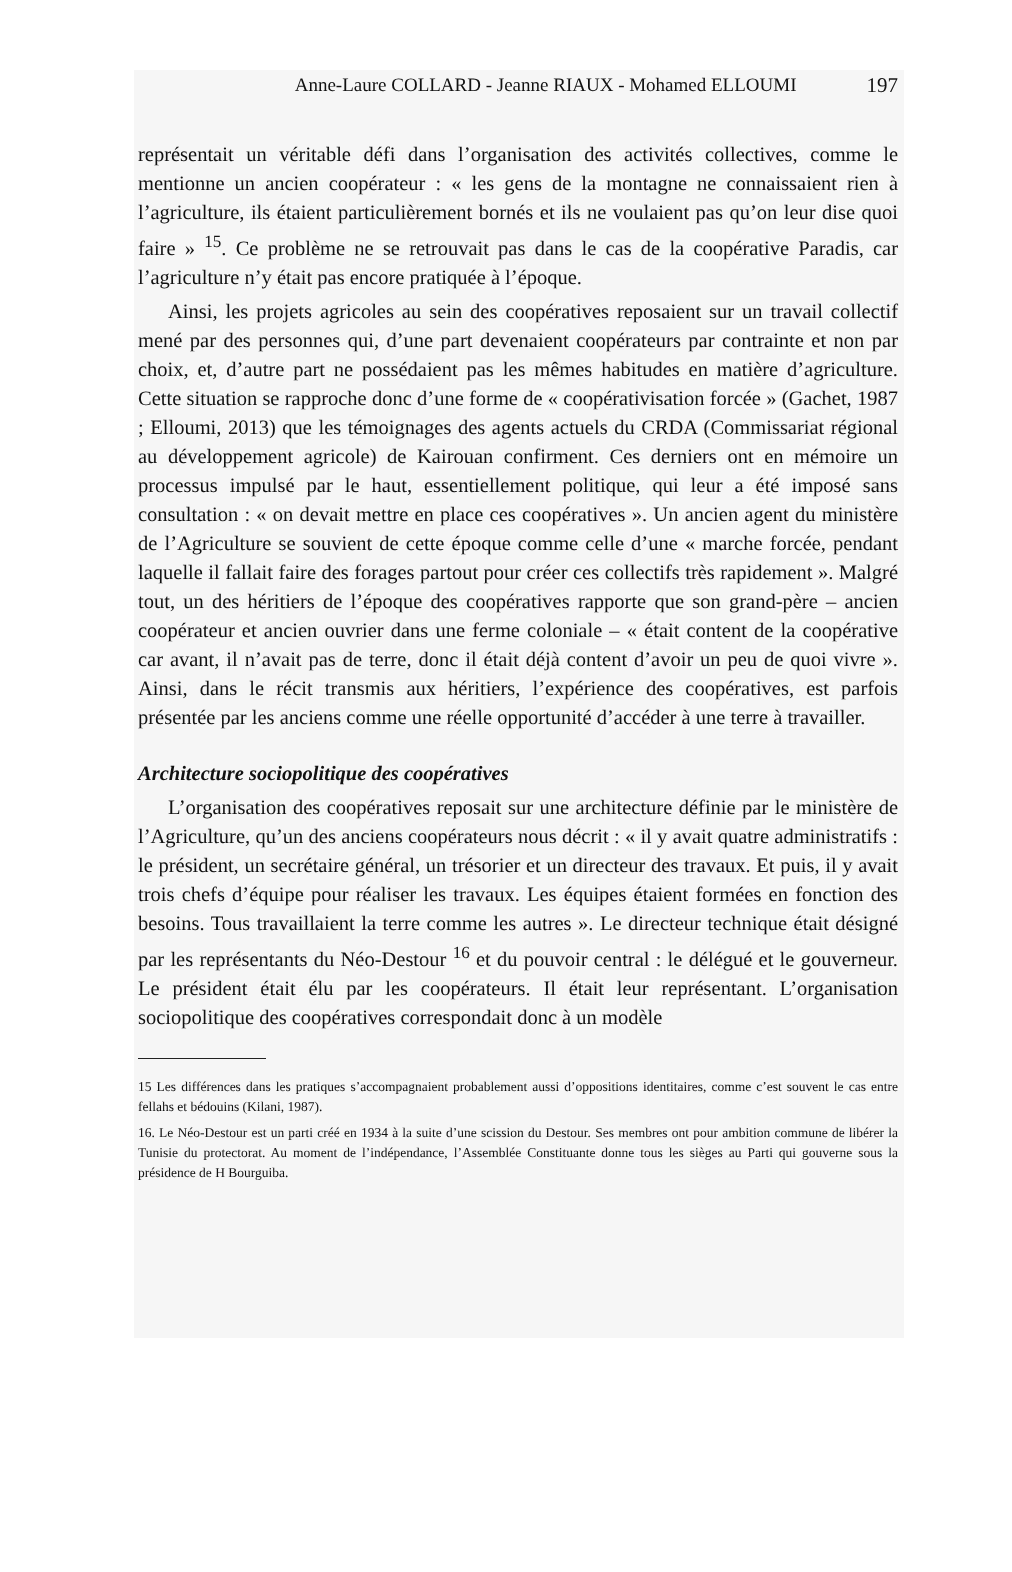Anne-Laure COLLARD - Jeanne RIAUX - Mohamed ELLOUMI 197
représentait un véritable défi dans l’organisation des activités collectives, comme le mentionne un ancien coopérateur : « les gens de la montagne ne connaissaient rien à l’agriculture, ils étaient particulièrement bornés et ils ne voulaient pas qu’on leur dise quoi faire » <sup>15</sup>. Ce problème ne se retrouvait pas dans le cas de la coopérative Paradis, car l’agriculture n’y était pas encore pratiquée à l’époque.
Ainsi, les projets agricoles au sein des coopératives reposaient sur un travail collectif mené par des personnes qui, d’une part devenaient coopérateurs par contrainte et non par choix, et, d’autre part ne possédaient pas les mêmes habitudes en matière d’agriculture. Cette situation se rapproche donc d’une forme de « coopérativisation forcée » (Gachet, 1987 ; Elloumi, 2013) que les témoignages des agents actuels du CRDA (Commissariat régional au développement agricole) de Kairouan confirment. Ces derniers ont en mémoire un processus impulsé par le haut, essentiellement politique, qui leur a été imposé sans consultation : « on devait mettre en place ces coopératives ». Un ancien agent du ministère de l’Agriculture se souvient de cette époque comme celle d’une « marche forcée, pendant laquelle il fallait faire des forages partout pour créer ces collectifs très rapidement ». Malgré tout, un des héritiers de l’époque des coopératives rapporte que son grand-père – ancien coopérateur et ancien ouvrier dans une ferme coloniale – « était content de la coopérative car avant, il n’avait pas de terre, donc il était déjà content d’avoir un peu de quoi vivre ». Ainsi, dans le récit transmis aux héritiers, l’expérience des coopératives, est parfois présentée par les anciens comme une réelle opportunité d’accéder à une terre à travailler.
Architecture sociopolitique des coopératives
L’organisation des coopératives reposait sur une architecture définie par le ministère de l’Agriculture, qu’un des anciens coopérateurs nous décrit : « il y avait quatre administratifs : le président, un secrétaire général, un trésorier et un directeur des travaux. Et puis, il y avait trois chefs d’équipe pour réaliser les travaux. Les équipes étaient formées en fonction des besoins. Tous travaillaient la terre comme les autres ». Le directeur technique était désigné par les représentants du Néo-Destour <sup>16</sup> et du pouvoir central : le délégué et le gouverneur. Le président était élu par les coopérateurs. Il était leur représentant. L’organisation sociopolitique des coopératives correspondait donc à un modèle
15 Les différences dans les pratiques s’accompagnaient probablement aussi d’oppositions identitaires, comme c’est souvent le cas entre fellahs et bédouins (Kilani, 1987).
16. Le Néo-Destour est un parti créé en 1934 à la suite d’une scission du Destour. Ses membres ont pour ambition commune de libérer la Tunisie du protectorat. Au moment de l’indépendance, l’Assemblée Constituante donne tous les sièges au Parti qui gouverne sous la présidence de H Bourguiba.